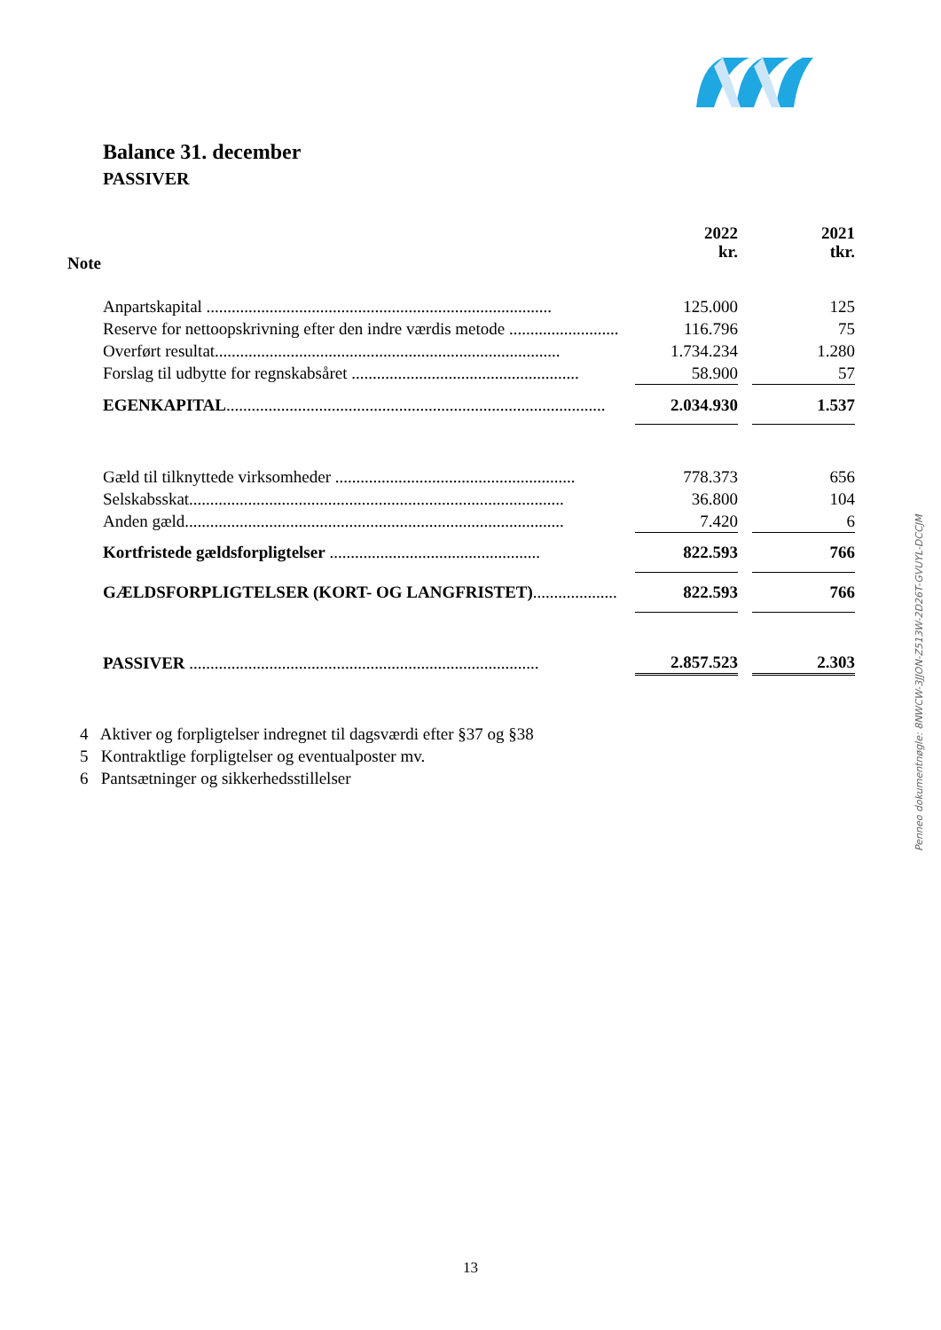Penneo dokumentnøgle: 8NWCW-3JJON-Z513W-2D26T-GVUYL-DCCJM
Balance 31. december
PASSIVER
| Note | 2022 kr. | | 2021 tkr. |
| --- | --- | --- | --- |
| Anpartskapital .................................................................................. | 125.000 | | 125 |
| Reserve for nettoopskrivning efter den indre værdis metode .......................... | 116.796 | | 75 |
| Overført resultat.................................................................................. | 1.734.234 | | 1.280 |
| Forslag til udbytte for regnskabsåret ...................................................... | 58.900 | | 57 |
| EGENKAPITAL .......................................................................................... | 2.034.930 | | 1.537 |
| Gæld til tilknyttede virksomheder ......................................................... | 778.373 | | 656 |
| Selskabsskat......................................................................................... | 36.800 | | 104 |
| Anden gæld.......................................................................................... | 7.420 | | 6 |
| Kortfristede gældsforpligtelser .................................................. | 822.593 | | 766 |
| GÆLDSFORPLIGTELSER (KORT- OG LANGFRISTET) .................... | 822.593 | | 766 |
| PASSIVER ................................................................................... | 2.857.523 | | 2.303 |
4 Aktiver og forpligtelser indregnet til dagsværdi efter §37 og §38
5 Kontraktlige forpligtelser og eventualposter mv.
6 Pantsætninger og sikkerhedsstillelser
13